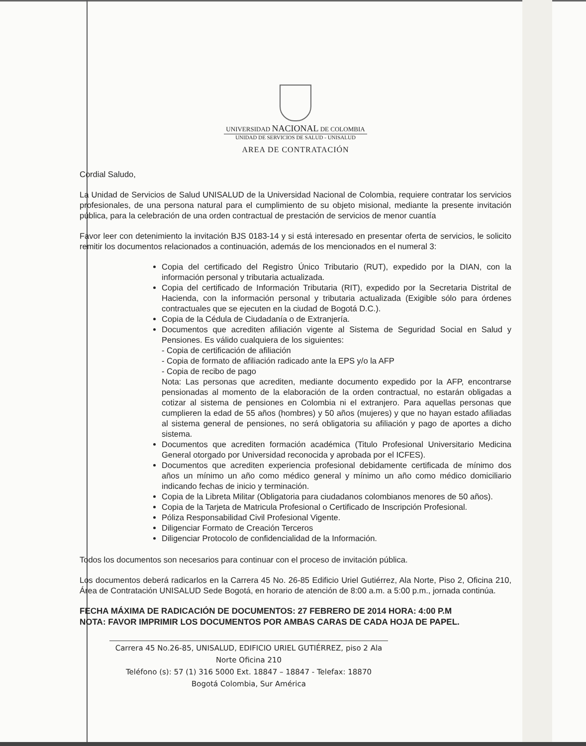UNIVERSIDAD NACIONAL DE COLOMBIA
UNIDAD DE SERVICIOS DE SALUD - UNISALUD
AREA DE CONTRATACIÓN
Cordial Saludo,
La Unidad de Servicios de Salud UNISALUD de la Universidad Nacional de Colombia, requiere contratar los servicios profesionales, de una persona natural para el cumplimiento de su objeto misional, mediante la presente invitación pública, para la celebración de una orden contractual de prestación de servicios de menor cuantía
Favor leer con detenimiento la invitación BJS 0183-14 y si está interesado en presentar oferta de servicios, le solicito remitir los documentos relacionados a continuación, además de los mencionados en el numeral 3:
Copia del certificado del Registro Único Tributario (RUT), expedido por la DIAN, con la información personal y tributaria actualizada.
Copia del certificado de Información Tributaria (RIT), expedido por la Secretaria Distrital de Hacienda, con la información personal y tributaria actualizada (Exigible sólo para órdenes contractuales que se ejecuten en la ciudad de Bogotá D.C.).
Copia de la Cédula de Ciudadanía o de Extranjería.
Documentos que acrediten afiliación vigente al Sistema de Seguridad Social en Salud y Pensiones. Es válido cualquiera de los siguientes:
- Copia de certificación de afiliación
- Copia de formato de afiliación radicado ante la EPS y/o la AFP
- Copia de recibo de pago
Nota: Las personas que acrediten, mediante documento expedido por la AFP, encontrarse pensionadas al momento de la elaboración de la orden contractual, no estarán obligadas a cotizar al sistema de pensiones en Colombia ni el extranjero. Para aquellas personas que cumplieren la edad de 55 años (hombres) y 50 años (mujeres) y que no hayan estado afiliadas al sistema general de pensiones, no será obligatoria su afiliación y pago de aportes a dicho sistema.
Documentos que acrediten formación académica (Titulo Profesional Universitario Medicina General otorgado por Universidad reconocida y aprobada por el ICFES).
Documentos que acrediten experiencia profesional debidamente certificada de mínimo dos años un mínimo un año como médico general y mínimo un año como médico domiciliario indicando fechas de inicio y terminación.
Copia de la Libreta Militar (Obligatoria para ciudadanos colombianos menores de 50 años).
Copia de la Tarjeta de Matricula Profesional o Certificado de Inscripción Profesional.
Póliza Responsabilidad Civil Profesional Vigente.
Diligenciar Formato de Creación Terceros
Diligenciar Protocolo de confidencialidad de la Información.
Todos los documentos son necesarios para continuar con el proceso de invitación pública.
Los documentos deberá radicarlos en la Carrera 45 No. 26-85 Edificio Uriel Gutiérrez, Ala Norte, Piso 2, Oficina 210, Área de Contratación UNISALUD Sede Bogotá, en horario de atención de 8:00 a.m. a 5:00 p.m., jornada continúa.
FECHA MÁXIMA DE RADICACIÓN DE DOCUMENTOS: 27 FEBRERO DE 2014 HORA: 4:00 P.M
NOTA: FAVOR IMPRIMIR LOS DOCUMENTOS POR AMBAS CARAS DE CADA HOJA DE PAPEL.
Carrera 45 No.26-85, UNISALUD, EDIFICIO URIEL GUTIÉRREZ, piso 2 Ala Norte Oficina 210
Teléfono (s): 57 (1) 316 5000 Ext. 18847 – 18847 - Telefax: 18870
Bogotá Colombia, Sur América